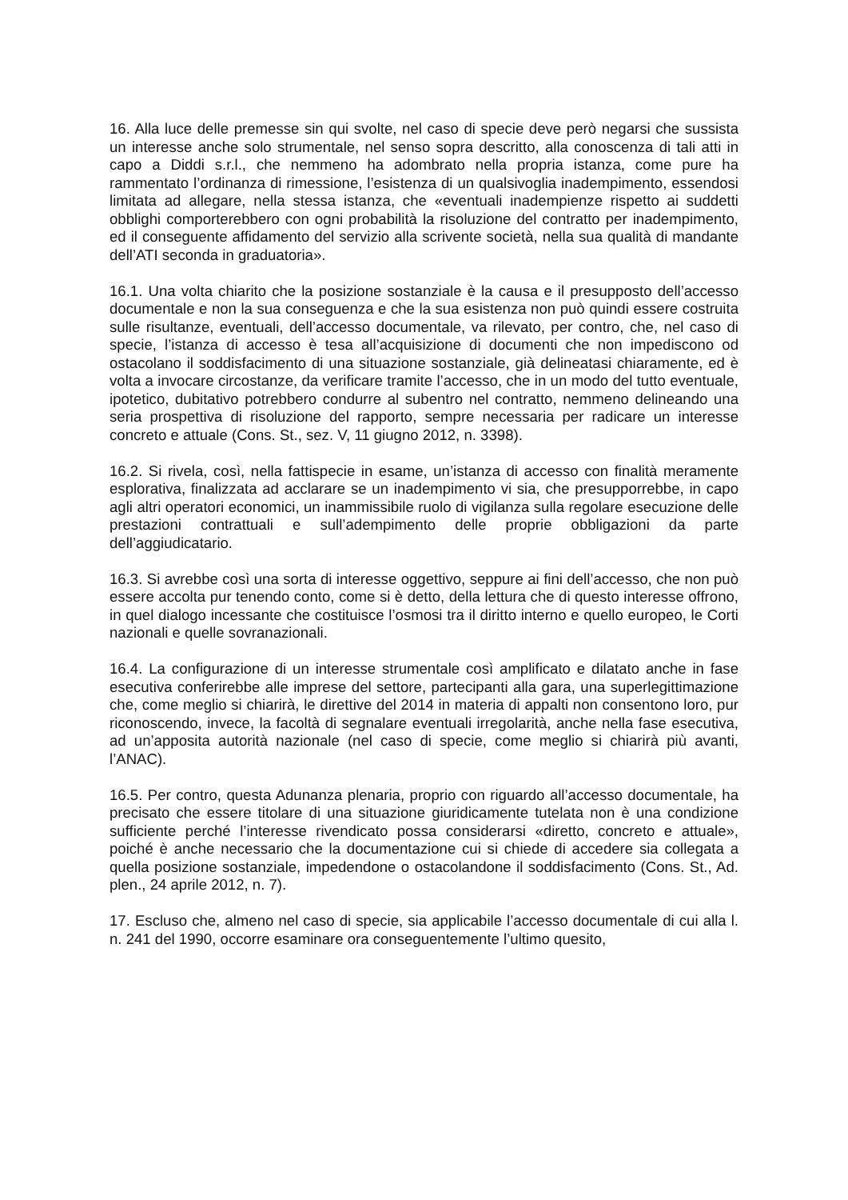16. Alla luce delle premesse sin qui svolte, nel caso di specie deve però negarsi che sussista un interesse anche solo strumentale, nel senso sopra descritto, alla conoscenza di tali atti in capo a Diddi s.r.l., che nemmeno ha adombrato nella propria istanza, come pure ha rammentato l’ordinanza di rimessione, l’esistenza di un qualsivoglia inadempimento, essendosi limitata ad allegare, nella stessa istanza, che «eventuali inadempienze rispetto ai suddetti obblighi comporterebbero con ogni probabilità la risoluzione del contratto per inadempimento, ed il conseguente affidamento del servizio alla scrivente società, nella sua qualità di mandante dell’ATI seconda in graduatoria».
16.1. Una volta chiarito che la posizione sostanziale è la causa e il presupposto dell’accesso documentale e non la sua conseguenza e che la sua esistenza non può quindi essere costruita sulle risultanze, eventuali, dell’accesso documentale, va rilevato, per contro, che, nel caso di specie, l’istanza di accesso è tesa all’acquisizione di documenti che non impediscono od ostacolano il soddisfacimento di una situazione sostanziale, già delineatasi chiaramente, ed è volta a invocare circostanze, da verificare tramite l’accesso, che in un modo del tutto eventuale, ipotetico, dubitativo potrebbero condurre al subentro nel contratto, nemmeno delineando una seria prospettiva di risoluzione del rapporto, sempre necessaria per radicare un interesse concreto e attuale (Cons. St., sez. V, 11 giugno 2012, n. 3398).
16.2. Si rivela, così, nella fattispecie in esame, un’istanza di accesso con finalità meramente esplorativa, finalizzata ad acclarare se un inadempimento vi sia, che presupporrebbe, in capo agli altri operatori economici, un inammissibile ruolo di vigilanza sulla regolare esecuzione delle prestazioni contrattuali e sull’adempimento delle proprie obbligazioni da parte dell’aggiudicatario.
16.3. Si avrebbe così una sorta di interesse oggettivo, seppure ai fini dell’accesso, che non può essere accolta pur tenendo conto, come si è detto, della lettura che di questo interesse offrono, in quel dialogo incessante che costituisce l’osmosi tra il diritto interno e quello europeo, le Corti nazionali e quelle sovranazionali.
16.4. La configurazione di un interesse strumentale così amplificato e dilatato anche in fase esecutiva conferirebbe alle imprese del settore, partecipanti alla gara, una superlegittimazione che, come meglio si chiarirà, le direttive del 2014 in materia di appalti non consentono loro, pur riconoscendo, invece, la facoltà di segnalare eventuali irregolarità, anche nella fase esecutiva, ad un’apposita autorità nazionale (nel caso di specie, come meglio si chiarirà più avanti, l’ANAC).
16.5. Per contro, questa Adunanza plenaria, proprio con riguardo all’accesso documentale, ha precisato che essere titolare di una situazione giuridicamente tutelata non è una condizione sufficiente perché l’interesse rivendicato possa considerarsi «diretto, concreto e attuale», poiché è anche necessario che la documentazione cui si chiede di accedere sia collegata a quella posizione sostanziale, impedendone o ostacolandone il soddisfacimento (Cons. St., Ad. plen., 24 aprile 2012, n. 7).
17. Escluso che, almeno nel caso di specie, sia applicabile l’accesso documentale di cui alla l. n. 241 del 1990, occorre esaminare ora conseguentemente l’ultimo quesito,